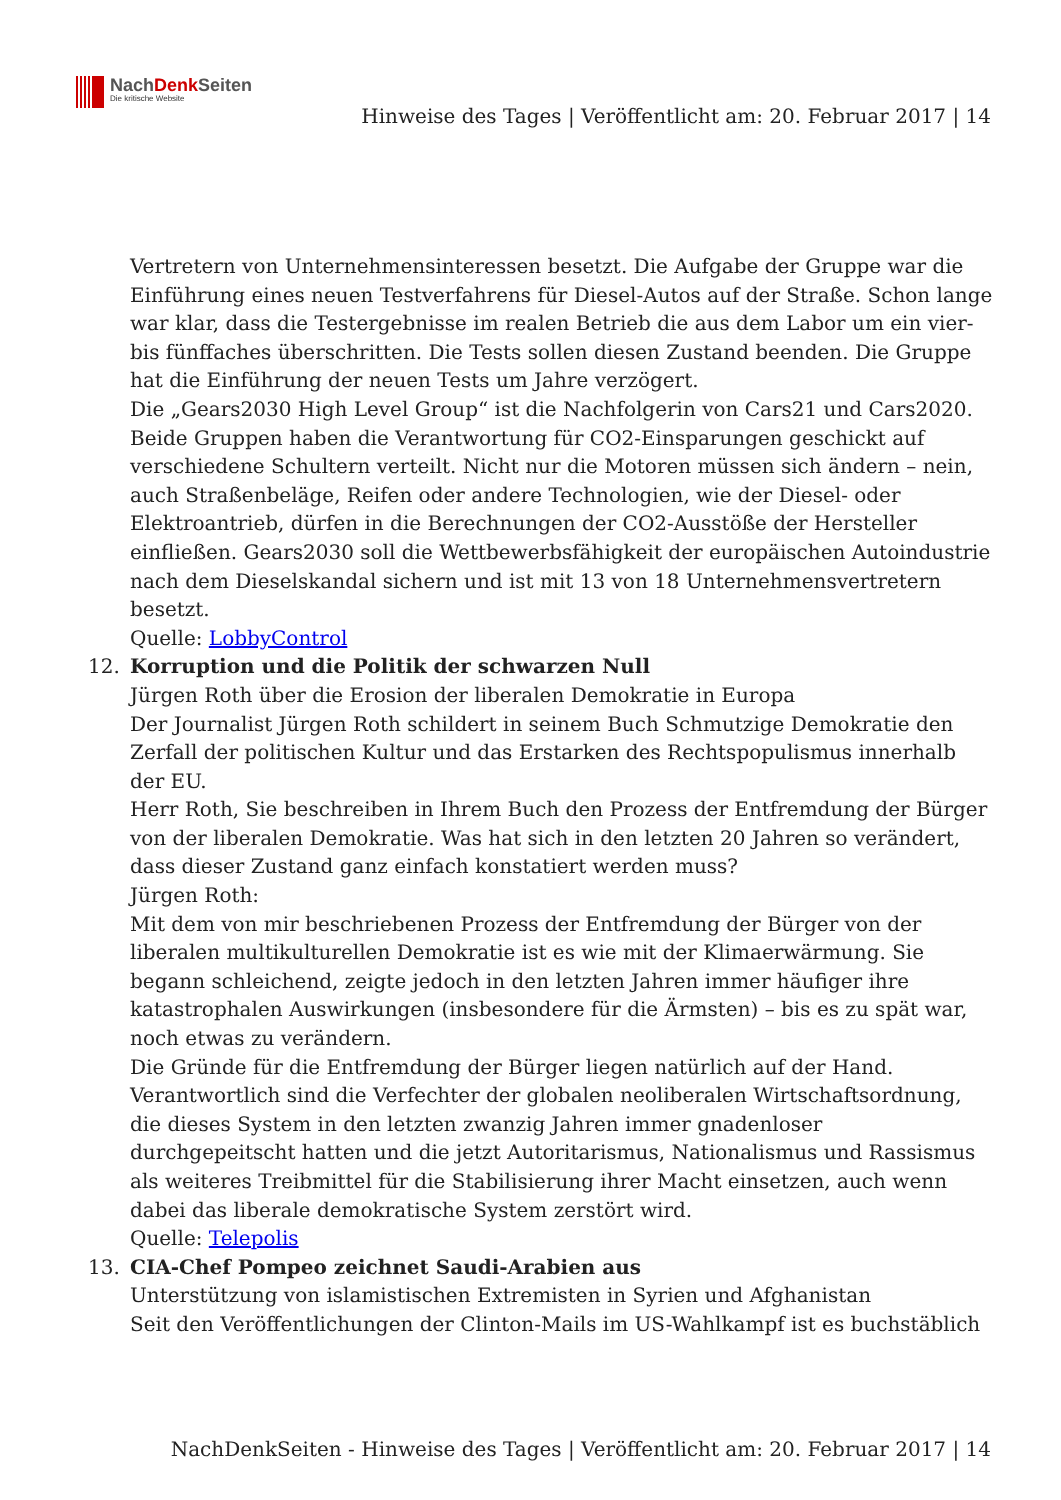NachDenk Seiten
Die kritische Website
Hinweise des Tages | Veröffentlicht am: 20. Februar 2017 | 14
Vertretern von Unternehmensinteressen besetzt. Die Aufgabe der Gruppe war die Einführung eines neuen Testverfahrens für Diesel-Autos auf der Straße. Schon lange war klar, dass die Testergebnisse im realen Betrieb die aus dem Labor um ein vier- bis fünffaches überschritten. Die Tests sollen diesen Zustand beenden. Die Gruppe hat die Einführung der neuen Tests um Jahre verzögert.
Die „Gears2030 High Level Group“ ist die Nachfolgerin von Cars21 und Cars2020. Beide Gruppen haben die Verantwortung für CO2-Einsparungen geschickt auf verschiedene Schultern verteilt. Nicht nur die Motoren müssen sich ändern – nein, auch Straßenbeläge, Reifen oder andere Technologien, wie der Diesel- oder Elektroantrieb, dürfen in die Berechnungen der CO2-Ausstöße der Hersteller einfließen. Gears2030 soll die Wettbewerbsfähigkeit der europäischen Autoindustrie nach dem Dieselskandal sichern und ist mit 13 von 18 Unternehmensvertretern besetzt.
Quelle: LobbyControl
12. Korruption und die Politik der schwarzen Null
Jürgen Roth über die Erosion der liberalen Demokratie in Europa
Der Journalist Jürgen Roth schildert in seinem Buch Schmutzige Demokratie den Zerfall der politischen Kultur und das Erstarken des Rechtspopulismus innerhalb der EU.
Herr Roth, Sie beschreiben in Ihrem Buch den Prozess der Entfremdung der Bürger von der liberalen Demokratie. Was hat sich in den letzten 20 Jahren so verändert, dass dieser Zustand ganz einfach konstatiert werden muss?
Jürgen Roth:
Mit dem von mir beschriebenen Prozess der Entfremdung der Bürger von der liberalen multikulturellen Demokratie ist es wie mit der Klimaerwärmung. Sie begann schleichend, zeigte jedoch in den letzten Jahren immer häufiger ihre katastrophalen Auswirkungen (insbesondere für die Ärmsten) – bis es zu spät war, noch etwas zu verändern.
Die Gründe für die Entfremdung der Bürger liegen natürlich auf der Hand. Verantwortlich sind die Verfechter der globalen neoliberalen Wirtschaftsordnung, die dieses System in den letzten zwanzig Jahren immer gnadenloser durchgepeitscht hatten und die jetzt Autoritarismus, Nationalismus und Rassismus als weiteres Treibmittel für die Stabilisierung ihrer Macht einsetzen, auch wenn dabei das liberale demokratische System zerstört wird.
Quelle: Telepolis
13. CIA-Chef Pompeo zeichnet Saudi-Arabien aus
Unterstützung von islamistischen Extremisten in Syrien und Afghanistan
Seit den Veröffentlichungen der Clinton-Mails im US-Wahlkampf ist es buchstäblich
NachDenkSeiten - Hinweise des Tages | Veröffentlicht am: 20. Februar 2017 | 14